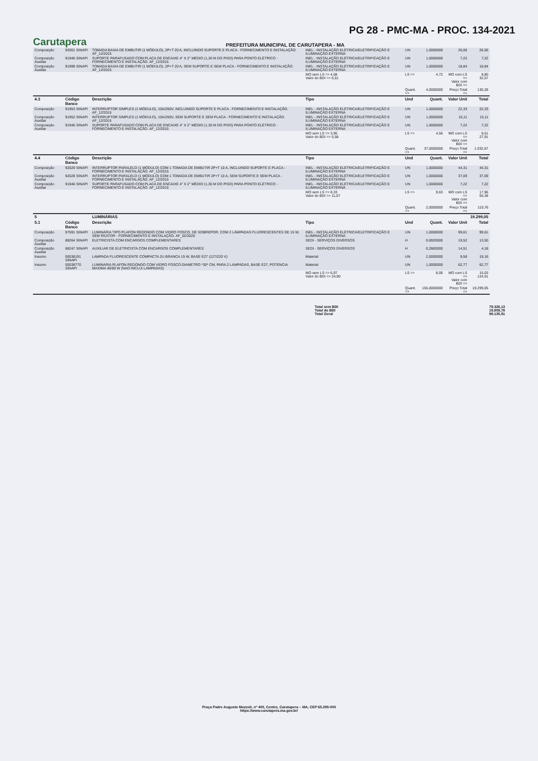PG 28 - PMC-MA - PROC. 134-2021
Carutapera
PREFEITURA MUNICIPAL DE CARUTAPERA - MA
| Composição | 92001 SINAPI | TOMADA BAIXA DE EMBUTIR (1 MÓDULO), 2P+T 20 A, INCLUINDO SUPORTE E PLACA - FORNECIMENTO E INSTALAÇÃO. AF_12/2015 | INEL - INSTALAÇÃO ELÉTRICA/ELETRIFICAÇÃO E ILUMINAÇÃO EXTERNA | UN | 1,0000000 | 26,06 | 26,06 |
| Composição Auxiliar | 91946 SINAPI | SUPORTE PARAFUSADO COM PLACA DE ENCAIXE 4" X 2" MÉDIO (1,30 M DO PISO) PARA PONTO ELÉTRICO - FORNECIMENTO E INSTALAÇÃO. AF_12/2015 | INEL - INSTALAÇÃO ELÉTRICA/ELETRIFICAÇÃO E ILUMINAÇÃO EXTERNA | UN | 1,0000000 | 7,22 | 7,22 |
| Composição Auxiliar | 91999 SINAPI | TOMADA BAIXA DE EMBUTIR (1 MÓDULO), 2P+T 20 A, SEM SUPORTE E SEM PLACA - FORNECIMENTO E INSTALAÇÃO. AF_12/2015 | INEL - INSTALAÇÃO ELÉTRICA/ELETRIFICAÇÃO E ILUMINAÇÃO EXTERNA | UN | 1,0000000 | 18,84 | 18,84 |
| | | | MO sem LS => 4,08 Valor do BDI => 6,51 | LS => | 4,72 | MO com LS => Valor com BDI => | 8,80 32,57 |
| | | | | Quant. => | 4,0000000 | Preço Total => | 130,28 |
| 4.3 | Código Banco | Descrição | Tipo | Und | Quant. | Valor Unit | Total |
| Composição | 91953 SINAPI | INTERRUPTOR SIMPLES (1 MÓDULO), 10A/250V, INCLUINDO SUPORTE E PLACA - FORNECIMENTO E INSTALAÇÃO. AF_12/2015 | INEL - INSTALAÇÃO ELÉTRICA/ELETRIFICAÇÃO E ILUMINAÇÃO EXTERNA | UN | 1,0000000 | 22,33 | 22,33 |
| Composição Auxiliar | 91952 SINAPI | INTERRUPTOR SIMPLES (1 MÓDULO), 10A/250V, SEM SUPORTE E SEM PLACA - FORNECIMENTO E INSTALAÇÃO. AF_12/2015 | INEL - INSTALAÇÃO ELÉTRICA/ELETRIFICAÇÃO E ILUMINAÇÃO EXTERNA | UN | 1,0000000 | 15,11 | 15,11 |
| Composição Auxiliar | 91946 SINAPI | SUPORTE PARAFUSADO COM PLACA DE ENCAIXE 4" X 2" MÉDIO (1,30 M DO PISO) PARA PONTO ELÉTRICO - FORNECIMENTO E INSTALAÇÃO. AF_12/2015 | INEL - INSTALAÇÃO ELÉTRICA/ELETRIFICAÇÃO E ILUMINAÇÃO EXTERNA | UN | 1,0000000 | 7,22 | 7,22 |
| | | | MO sem LS => 3,95 Valor do BDI => 5,58 | LS => | 4,56 | MO com LS => Valor com BDI => | 8,51 27,91 |
| | | | | Quant. => | 37,0000000 | Preço Total => | 1.032,67 |
| 4.4 | Código Banco | Descrição | Tipo | Und | Quant. | Valor Unit | Total |
| Composição | 92029 SINAPI | INTERRUPTOR PARALELO (1 MÓDULO) COM 1 TOMADA DE EMBUTIR 2P+T 10 A, INCLUINDO SUPORTE E PLACA - FORNECIMENTO E INSTALAÇÃO. AF_12/2015 | INEL - INSTALAÇÃO ELÉTRICA/ELETRIFICAÇÃO E ILUMINAÇÃO EXTERNA | UN | 1,0000000 | 44,31 | 44,31 |
| Composição Auxiliar | 92028 SINAPI | INTERRUPTOR PARALELO (1 MÓDULO) COM 1 TOMADA DE EMBUTIR 2P+T 10 A, SEM SUPORTE E SEM PLACA - FORNECIMENTO E INSTALAÇÃO. AF_12/2015 | INEL - INSTALAÇÃO ELÉTRICA/ELETRIFICAÇÃO E ILUMINAÇÃO EXTERNA | UN | 1,0000000 | 37,09 | 37,09 |
| Composição Auxiliar | 91946 SINAPI | SUPORTE PARAFUSADO COM PLACA DE ENCAIXE 4" X 2" MÉDIO (1,30 M DO PISO) PARA PONTO ELÉTRICO - FORNECIMENTO E INSTALAÇÃO. AF_12/2015 | INEL - INSTALAÇÃO ELÉTRICA/ELETRIFICAÇÃO E ILUMINAÇÃO EXTERNA | UN | 1,0000000 | 7,22 | 7,22 |
| | | | MO sem LS => 8,33 Valor do BDI => 11,07 | LS => | 9,63 | MO com LS => Valor com BDI => | 17,96 55,38 |
| | | | | Quant. => | 2,0000000 | Preço Total => | 110,76 |
| 5 | | LUMINÁRIAS | | | | | 19.299,05 |
| 5.1 | Código Banco | Descrição | Tipo | Und | Quant. | Valor Unit | Total |
| Composição | 97591 SINAPI | LUMINÁRIA TIPO PLAFON REDONDO COM VIDRO FOSCO, DE SOBREPOR, COM 2 LÂMPADAS FLUORESCENTES DE 15 W, SEM REATOR - FORNECIMENTO E INSTALAÇÃO. AF_02/2020 | INEL - INSTALAÇÃO ELÉTRICA/ELETRIFICAÇÃO E ILUMINAÇÃO EXTERNA | UN | 1,0000000 | 99,61 | 99,61 |
| Composição Auxiliar | 88264 SINAPI | ELETRICISTA COM ENCARGOS COMPLEMENTARES | SEDI - SERVIÇOS DIVERSOS | H | 0,6920000 | 19,52 | 13,50 |
| Composição Auxiliar | 88247 SINAPI | AUXILIAR DE ELETRICISTA COM ENCARGOS COMPLEMENTARES | SEDI - SERVIÇOS DIVERSOS | H | 0,2883000 | 14,51 | 4,18 |
| Insumo | 00038191 SINAPI | LAMPADA FLUORESCENTE COMPACTA 2U BRANCA 15 W, BASE E27 (127/220 V) | Material | UN | 2,0000000 | 9,58 | 19,16 |
| Insumo | 00038770 SINAPI | LUMINARIA PLAFON REDONDO COM VIDRO FOSCO DIAMETRO *30* CM, PARA 2 LAMPADAS, BASE E27, POTENCIA MAXIMA 40/60 W (NAO INCLUI LAMPADAS) | Material | UN | 1,0000000 | 62,77 | 62,77 |
| | | | MO sem LS => 6,97 Valor do BDI => 24,90 | LS => | 8,06 | MO com LS => Valor com BDI => | 15,03 124,51 |
| | | | | Quant. => | 155,0000000 | Preço Total => | 19.299,05 |
Total sem BDI 79.326,13 Total do BDI 19.809,78 Total Geral 99.135,91
Praça Padre Augusto Mozzoli, nº 400, Centro, Carutapera – MA, CEP 65.295-000
https://www.carutapera.ma.gov.br/